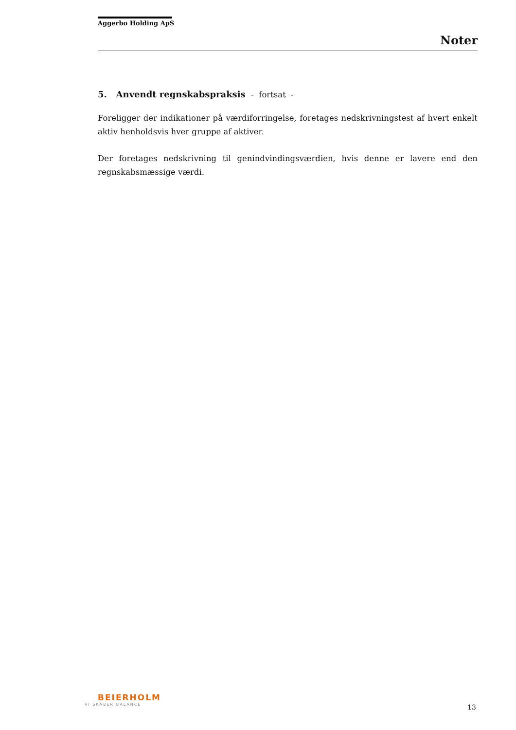Aggerbo Holding ApS
Noter
5. Anvendt regnskabspraksis - fortsat -
Foreligger der indikationer på værdiforringelse, foretages nedskrivningstest af hvert enkelt aktiv henholdsvis hver gruppe af aktiver.
Der foretages nedskrivning til genindvindingsværdien, hvis denne er lavere end den regnskabsmæssige værdi.
BEIERHOLM
VI SKABER BALANCE
13